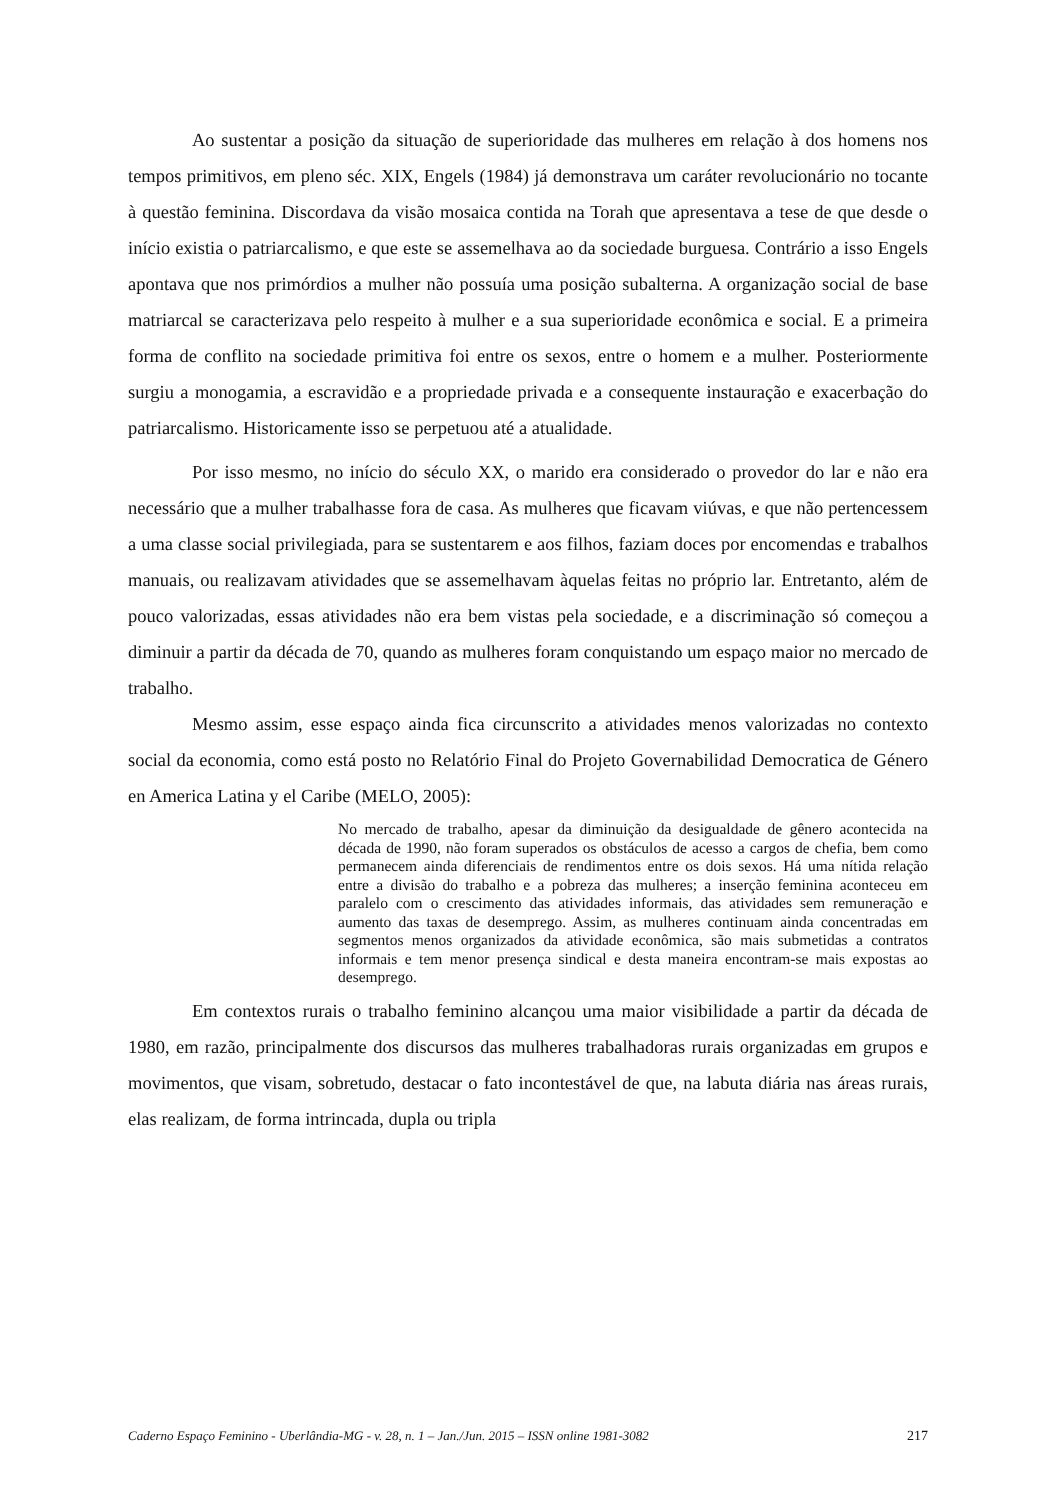Ao sustentar a posição da situação de superioridade das mulheres em relação à dos homens nos tempos primitivos, em pleno séc. XIX, Engels (1984) já demonstrava um caráter revolucionário no tocante à questão feminina. Discordava da visão mosaica contida na Torah que apresentava a tese de que desde o início existia o patriarcalismo, e que este se assemelhava ao da sociedade burguesa. Contrário a isso Engels apontava que nos primórdios a mulher não possuía uma posição subalterna. A organização social de base matriarcal se caracterizava pelo respeito à mulher e a sua superioridade econômica e social. E a primeira forma de conflito na sociedade primitiva foi entre os sexos, entre o homem e a mulher. Posteriormente surgiu a monogamia, a escravidão e a propriedade privada e a consequente instauração e exacerbação do patriarcalismo. Historicamente isso se perpetuou até a atualidade.
Por isso mesmo, no início do século XX, o marido era considerado o provedor do lar e não era necessário que a mulher trabalhasse fora de casa. As mulheres que ficavam viúvas, e que não pertencessem a uma classe social privilegiada, para se sustentarem e aos filhos, faziam doces por encomendas e trabalhos manuais, ou realizavam atividades que se assemelhavam àquelas feitas no próprio lar. Entretanto, além de pouco valorizadas, essas atividades não era bem vistas pela sociedade, e a discriminação só começou a diminuir a partir da década de 70, quando as mulheres foram conquistando um espaço maior no mercado de trabalho.
Mesmo assim, esse espaço ainda fica circunscrito a atividades menos valorizadas no contexto social da economia, como está posto no Relatório Final do Projeto Governabilidad Democratica de Género en America Latina y el Caribe (MELO, 2005):
No mercado de trabalho, apesar da diminuição da desigualdade de gênero acontecida na década de 1990, não foram superados os obstáculos de acesso a cargos de chefia, bem como permanecem ainda diferenciais de rendimentos entre os dois sexos. Há uma nítida relação entre a divisão do trabalho e a pobreza das mulheres; a inserção feminina aconteceu em paralelo com o crescimento das atividades informais, das atividades sem remuneração e aumento das taxas de desemprego. Assim, as mulheres continuam ainda concentradas em segmentos menos organizados da atividade econômica, são mais submetidas a contratos informais e tem menor presença sindical e desta maneira encontram-se mais expostas ao desemprego.
Em contextos rurais o trabalho feminino alcançou uma maior visibilidade a partir da década de 1980, em razão, principalmente dos discursos das mulheres trabalhadoras rurais organizadas em grupos e movimentos, que visam, sobretudo, destacar o fato incontestável de que, na labuta diária nas áreas rurais, elas realizam, de forma intrincada, dupla ou tripla
Caderno Espaço Feminino - Uberlândia-MG - v. 28, n. 1 – Jan./Jun. 2015 – ISSN online 1981-3082 217